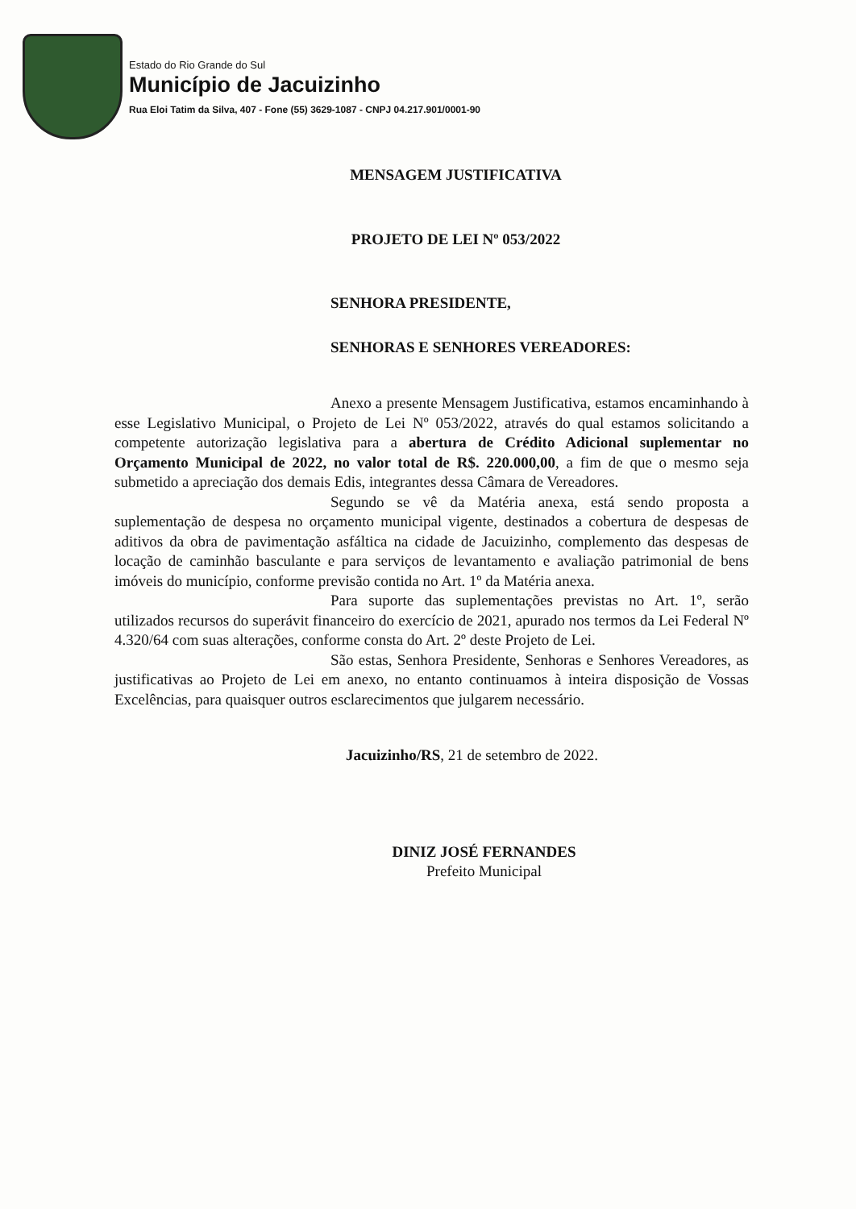Estado do Rio Grande do Sul
Município de Jacuizinho
Rua Eloi Tatim da Silva, 407 - Fone (55) 3629-1087 - CNPJ 04.217.901/0001-90
MENSAGEM JUSTIFICATIVA
PROJETO DE LEI Nº 053/2022
SENHORA PRESIDENTE,
SENHORAS E SENHORES VEREADORES:
Anexo a presente Mensagem Justificativa, estamos encaminhando à esse Legislativo Municipal, o Projeto de Lei Nº 053/2022, através do qual estamos solicitando a competente autorização legislativa para a abertura de Crédito Adicional suplementar no Orçamento Municipal de 2022, no valor total de R$. 220.000,00, a fim de que o mesmo seja submetido a apreciação dos demais Edis, integrantes dessa Câmara de Vereadores.
Segundo se vê da Matéria anexa, está sendo proposta a suplementação de despesa no orçamento municipal vigente, destinados a cobertura de despesas de aditivos da obra de pavimentação asfáltica na cidade de Jacuizinho, complemento das despesas de locação de caminhão basculante e para serviços de levantamento e avaliação patrimonial de bens imóveis do município, conforme previsão contida no Art. 1º da Matéria anexa.
Para suporte das suplementações previstas no Art. 1º, serão utilizados recursos do superávit financeiro do exercício de 2021, apurado nos termos da Lei Federal Nº 4.320/64 com suas alterações, conforme consta do Art. 2º deste Projeto de Lei.
São estas, Senhora Presidente, Senhoras e Senhores Vereadores, as justificativas ao Projeto de Lei em anexo, no entanto continuamos à inteira disposição de Vossas Excelências, para quaisquer outros esclarecimentos que julgarem necessário.
Jacuizinho/RS, 21 de setembro de 2022.
DINIZ JOSÉ FERNANDES
Prefeito Municipal